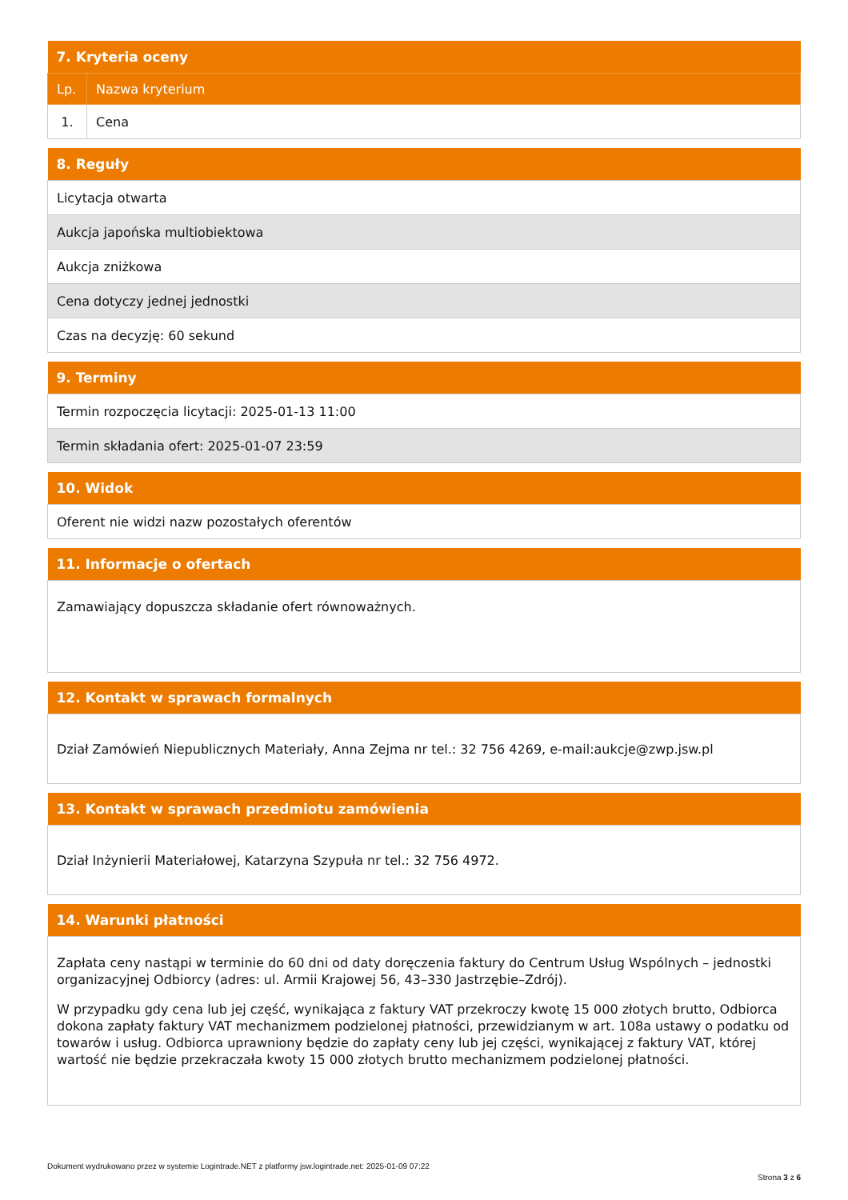| 7. Kryteria oceny | |
| --- | --- |
| Lp. | Nazwa kryterium |
| 1. | Cena |
| 8. Reguły |
| --- |
| Licytacja otwarta |
| Aukcja japońska multiobiektowa |
| Aukcja zniżkowa |
| Cena dotyczy jednej jednostki |
| Czas na decyzję: 60 sekund |
| 9. Terminy |
| --- |
| Termin rozpoczęcia licytacji: 2025-01-13 11:00 |
| Termin składania ofert: 2025-01-07 23:59 |
| 10. Widok |
| --- |
| Oferent nie widzi nazw pozostałych oferentów |
| 11. Informacje o ofertach |
| --- |
| Zamawiający dopuszcza składanie ofert równoważnych. |
| 12. Kontakt w sprawach formalnych |
| --- |
| Dział Zamówień Niepublicznych Materiały, Anna Zejma nr tel.: 32 756 4269, e-mail:aukcje@zwp.jsw.pl |
| 13. Kontakt w sprawach przedmiotu zamówienia |
| --- |
| Dział Inżynierii Materiałowej, Katarzyna Szypuła nr tel.: 32 756 4972. |
| 14. Warunki płatności |
| --- |
| Zapłata ceny nastąpi w terminie do 60 dni od daty doręczenia faktury do Centrum Usług Wspólnych – jednostki organizacyjnej Odbiorcy (adres: ul. Armii Krajowej 56, 43–330 Jastrzębie–Zdrój). W przypadku gdy cena lub jej część, wynikająca z faktury VAT przekroczy kwotę 15 000 złotych brutto, Odbiorca dokona zapłaty faktury VAT mechanizmem podzielonej płatności, przewidzianym w art. 108a ustawy o podatku od towarów i usług. Odbiorca uprawniony będzie do zapłaty ceny lub jej części, wynikającej z faktury VAT, której wartość nie będzie przekraczała kwoty 15 000 złotych brutto mechanizmem podzielonej płatności. |
Dokument wydrukowano przez w systemie Logintrade.NET z platformy jsw.logintrade.net: 2025-01-09 07:22
Strona 3 z 6